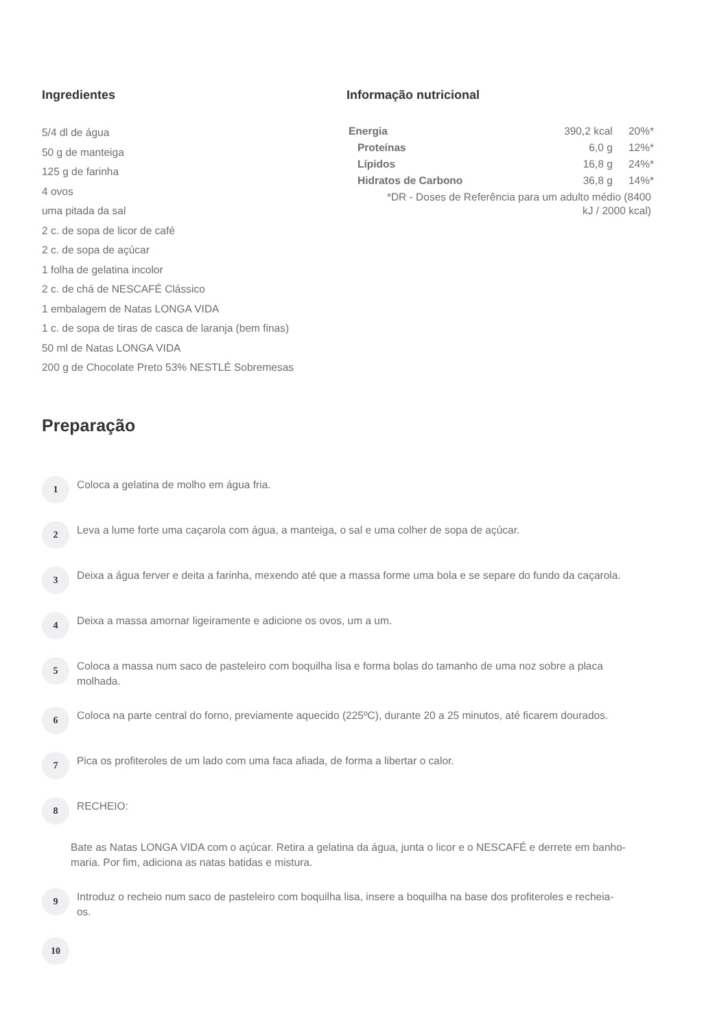Ingredientes
5/4 dl de água
50 g de manteiga
125 g de farinha
4 ovos
uma pitada da sal
2 c. de sopa de licor de café
2 c. de sopa de açúcar
1 folha de gelatina incolor
2 c. de chá de NESCAFÉ Clássico
1 embalagem de Natas LONGA VIDA
1 c. de sopa de tiras de casca de laranja (bem finas)
50 ml de Natas LONGA VIDA
200 g de Chocolate Preto 53% NESTLÉ Sobremesas
Informação nutricional
| Energia | 390,2 kcal | 20%* |
| Proteínas | 6,0 g | 12%* |
| Lípidos | 16,8 g | 24%* |
| Hidratos de Carbono | 36,8 g | 14%* |
| *DR - Doses de Referência para um adulto médio (8400 kJ / 2000 kcal) | | |
Preparação
1
Coloca a gelatina de molho em água fria.
2
Leva a lume forte uma caçarola com água, a manteiga, o sal e uma colher de sopa de açúcar.
3
Deixa a água ferver e deita a farinha, mexendo até que a massa forme uma bola e se separe do fundo da caçarola.
4
Deixa a massa amornar ligeiramente e adicione os ovos, um a um.
5
Coloca a massa num saco de pasteleiro com boquilha lisa e forma bolas do tamanho de uma noz sobre a placa molhada.
6
Coloca na parte central do forno, previamente aquecido (225ºC), durante 20 a 25 minutos, até ficarem dourados.
7
Pica os profiteroles de um lado com uma faca afiada, de forma a libertar o calor.
8
RECHEIO:
Bate as Natas LONGA VIDA com o açúcar. Retira a gelatina da água, junta o licor e o NESCAFÉ e derrete em banho-maria. Por fim, adiciona as natas batidas e mistura.
9
Introduz o recheio num saco de pasteleiro com boquilha lisa, insere a boquilha na base dos profiteroles e recheia-os.
10